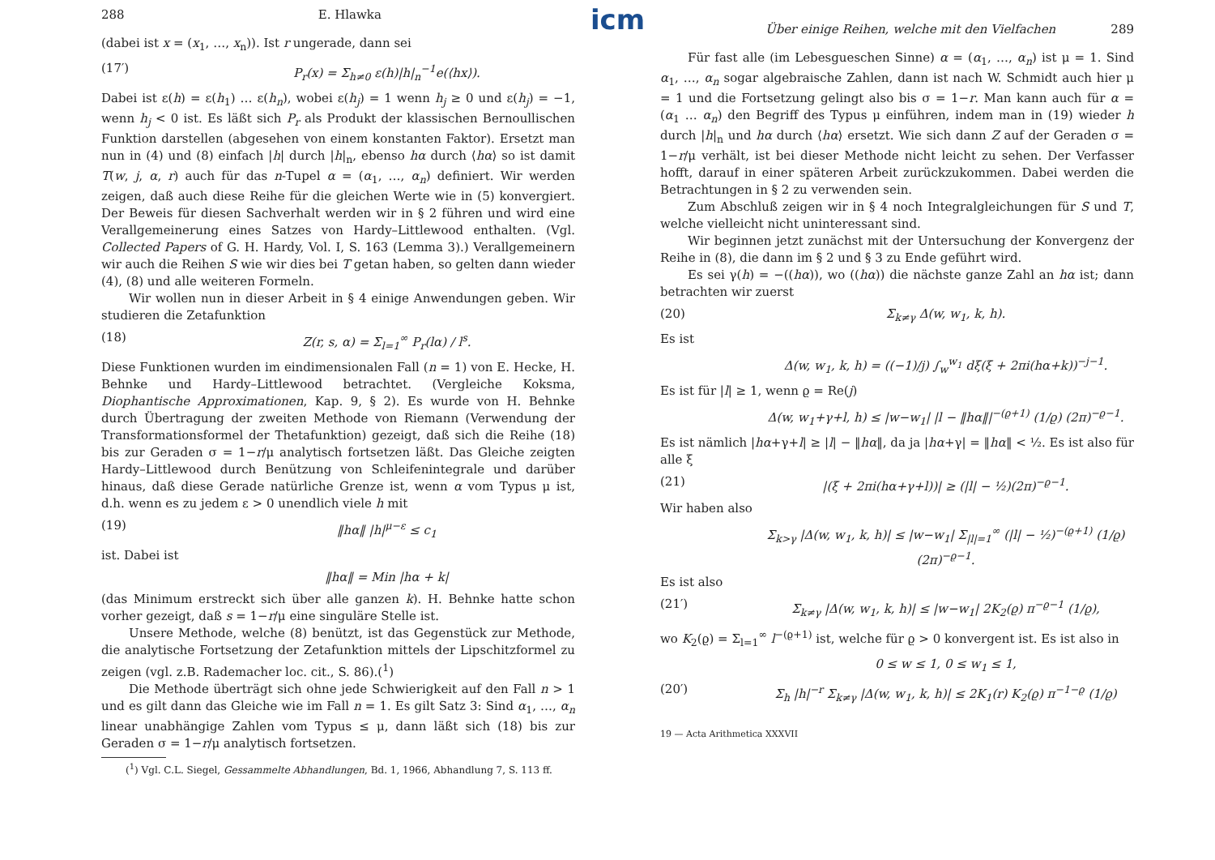288 E. Hlawka
(dabei ist x = (x<sub>1</sub>, …, x<sub>n</sub>)). Ist r ungerade, dann sei
(17′) P<sub>r</sub>(x) = Σ<sub>h≠0</sub> ε(h)|h|<sub>n</sub><sup>−1</sup>e(⟨hx⟩).
Dabei ist ε(h) = ε(h<sub>1</sub>) … ε(h<sub>n</sub>), wobei ε(h<sub>j</sub>) = 1 wenn h<sub>j</sub> ≥ 0 und ε(h<sub>j</sub>) = −1, wenn h<sub>j</sub> < 0 ist. Es läßt sich P<sub>r</sub> als Produkt der klassischen Bernoullischen Funktion darstellen (abgesehen von einem konstanten Faktor). Ersetzt man nun in (4) und (8) einfach |h| durch |h|<sub>n</sub>, ebenso hα durch ⟨hα⟩ so ist damit T(w, j, α, r) auch für das n-Tupel α = (α<sub>1</sub>, …, α<sub>n</sub>) definiert. Wir werden zeigen, daß auch diese Reihe für die gleichen Werte wie in (5) konvergiert. Der Beweis für diesen Sachverhalt werden wir in § 2 führen und wird eine Verallgemeinerung eines Satzes von Hardy–Littlewood enthalten. (Vgl. Collected Papers of G. H. Hardy, Vol. I, S. 163 (Lemma 3).) Verallgemeinern wir auch die Reihen S wie wir dies bei T getan haben, so gelten dann wieder (4), (8) und alle weiteren Formeln.
Wir wollen nun in dieser Arbeit in § 4 einige Anwendungen geben. Wir studieren die Zetafunktion
(18) Z(r, s, α) = Σ<sub>l=1</sub><sup>∞</sup> P<sub>r</sub>(lα) / l<sup>s</sup>.
Diese Funktionen wurden im eindimensionalen Fall (n = 1) von E. Hecke, H. Behnke und Hardy–Littlewood betrachtet. (Vergleiche Koksma, Diophantische Approximationen, Kap. 9, § 2). Es wurde von H. Behnke durch Übertragung der zweiten Methode von Riemann (Verwendung der Transformationsformel der Thetafunktion) gezeigt, daß sich die Reihe (18) bis zur Geraden σ = 1−r/μ analytisch fortsetzen läßt. Das Gleiche zeigten Hardy–Littlewood durch Benützung von Schleifenintegrale und darüber hinaus, daß diese Gerade natürliche Grenze ist, wenn α vom Typus μ ist, d.h. wenn es zu jedem ε > 0 unendlich viele h mit
(19) ‖hα‖ |h|<sup>μ−ε</sup> ≤ c<sub>1</sub>
ist. Dabei ist
‖hα‖ = Min |hα + k|
(das Minimum erstreckt sich über alle ganzen k). H. Behnke hatte schon vorher gezeigt, daß s = 1−r/μ eine singuläre Stelle ist.
Unsere Methode, welche (8) benützt, ist das Gegenstück zur Methode, die analytische Fortsetzung der Zetafunktion mittels der Lipschitzformel zu zeigen (vgl. z.B. Rademacher loc. cit., S. 86).(<sup>1</sup>)
Die Methode überträgt sich ohne jede Schwierigkeit auf den Fall n > 1 und es gilt dann das Gleiche wie im Fall n = 1. Es gilt Satz 3: Sind α<sub>1</sub>, …, α<sub>n</sub> linear unabhängige Zahlen vom Typus ≤ μ, dann läßt sich (18) bis zur Geraden σ = 1−r/μ analytisch fortsetzen.
(<sup>1</sup>) Vgl. C.L. Siegel, Gessammelte Abhandlungen, Bd. 1, 1966, Abhandlung 7, S. 113 ff.
icm
Über einige Reihen, welche mit den Vielfachen 289
Für fast alle (im Lebesgueschen Sinne) α = (α<sub>1</sub>, …, α<sub>n</sub>) ist μ = 1. Sind α<sub>1</sub>, …, α<sub>n</sub> sogar algebraische Zahlen, dann ist nach W. Schmidt auch hier μ = 1 und die Fortsetzung gelingt also bis σ = 1−r. Man kann auch für α = (α<sub>1</sub> … α<sub>n</sub>) den Begriff des Typus μ einführen, indem man in (19) wieder h durch |h|<sub>n</sub> und hα durch ⟨hα⟩ ersetzt. Wie sich dann Z auf der Geraden σ = 1−r/μ verhält, ist bei dieser Methode nicht leicht zu sehen. Der Verfasser hofft, darauf in einer späteren Arbeit zurückzukommen. Dabei werden die Betrachtungen in § 2 zu verwenden sein.
Zum Abschluß zeigen wir in § 4 noch Integralgleichungen für S und T, welche vielleicht nicht uninteressant sind.
Wir beginnen jetzt zunächst mit der Untersuchung der Konvergenz der Reihe in (8), die dann im § 2 und § 3 zu Ende geführt wird.
Es sei γ(h) = −((hα)), wo ((hα)) die nächste ganze Zahl an hα ist; dann betrachten wir zuerst
(20) Σ<sub>k≠γ</sub> Δ(w, w<sub>1</sub>, k, h).
Es ist
Δ(w, w<sub>1</sub>, k, h) = ((−1)/j) ∫<sub>w</sub><sup>w<sub>1</sub></sup> dξ(ξ + 2πi(hα+k))<sup>−j−1</sup>.
Es ist für |l| ≥ 1, wenn ϱ = Re(j)
Δ(w, w<sub>1</sub>+γ+l, h) ≤ |w−w<sub>1</sub>| |l − ‖hα‖|<sup>−(ϱ+1)</sup> (1/ϱ) (2π)<sup>−ϱ−1</sup>.
Es ist nämlich |hα+γ+l| ≥ |l| − ‖hα‖, da ja |hα+γ| = ‖hα‖ < ½. Es ist also für alle ξ
(21) |(ξ + 2πi(hα+γ+l))| ≥ (|l| − ½)(2π)<sup>−ϱ−1</sup>.
Wir haben also
Σ<sub>k>γ</sub> |Δ(w, w<sub>1</sub>, k, h)| ≤ |w−w<sub>1</sub>| Σ<sub>|l|=1</sub><sup>∞</sup> (|l| − ½)<sup>−(ϱ+1)</sup> (1/ϱ) (2π)<sup>−ϱ−1</sup>.
Es ist also
(21′) Σ<sub>k≠γ</sub> |Δ(w, w<sub>1</sub>, k, h)| ≤ |w−w<sub>1</sub>| 2K<sub>2</sub>(ϱ) π<sup>−ϱ−1</sup> (1/ϱ),
wo K<sub>2</sub>(ϱ) = Σ<sub>l=1</sub><sup>∞</sup> l<sup>−(ϱ+1)</sup> ist, welche für ϱ > 0 konvergent ist. Es ist also in
0 ≤ w ≤ 1, 0 ≤ w<sub>1</sub> ≤ 1,
(20′) Σ<sub>h</sub> |h|<sup>−r</sup> Σ<sub>k≠γ</sub> |Δ(w, w<sub>1</sub>, k, h)| ≤ 2K<sub>1</sub>(r) K<sub>2</sub>(ϱ) π<sup>−1−ϱ</sup> (1/ϱ)
19 — Acta Arithmetica XXXVII